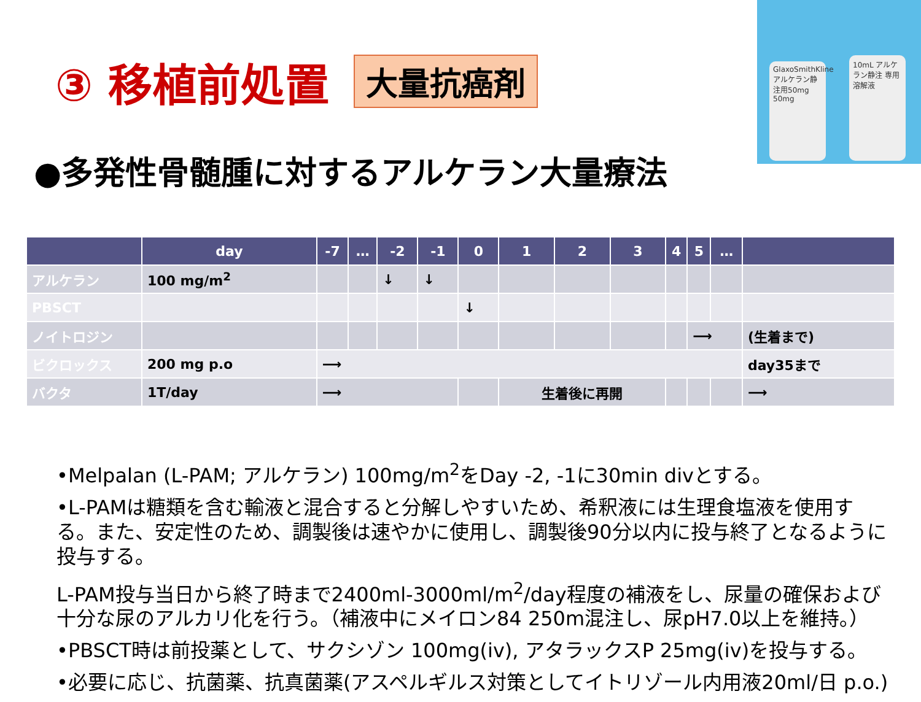GlaxoSmithKline アルケラン静注用50mg 50mg
10mL アルケラン静注 専用溶解液
③ 移植前処置 大量抗癌剤
●多発性骨髄腫に対するアルケラン大量療法
| | day | -7 | … | -2 | -1 | 0 | 1 | 2 | 3 | 4 | 5 | … | |
| --- | --- | --- | --- | --- | --- | --- | --- | --- | --- | --- | --- | --- | --- |
| アルケラン | 100 mg/m<sup>2</sup> | | | ↓ | ↓ | | | | | | | | |
| PBSCT | | | | | | ↓ | | | | | | | |
| ノイトロジン | | | | | | | | | | | ⟶ | | (生着まで) |
| ビクロックス | 200 mg p.o | ⟶ | | | | | | | | | | | day35まで |
| バクタ | 1T/day | ⟶ | | | | | 生着後に再開 | | | | | | ⟶ |
•Melpalan (L-PAM; アルケラン) 100mg/m<sup>2</sup>をDay -2, -1に30min divとする。
•L-PAMは糖類を含む輸液と混合すると分解しやすいため、希釈液には生理食塩液を使用する。また、安定性のため、調製後は速やかに使用し、調製後90分以内に投与終了となるように投与する。
L-PAM投与当日から終了時まで2400ml-3000ml/m<sup>2</sup>/day程度の補液をし、尿量の確保および十分な尿のアルカリ化を行う。（補液中にメイロン84 250m混注し、尿pH7.0以上を維持。）
•PBSCT時は前投薬として、サクシゾン 100mg(iv), アタラックスP 25mg(iv)を投与する。
•必要に応じ、抗菌薬、抗真菌薬(アスペルギルス対策としてイトリゾール内用液20ml/日 p.o.)